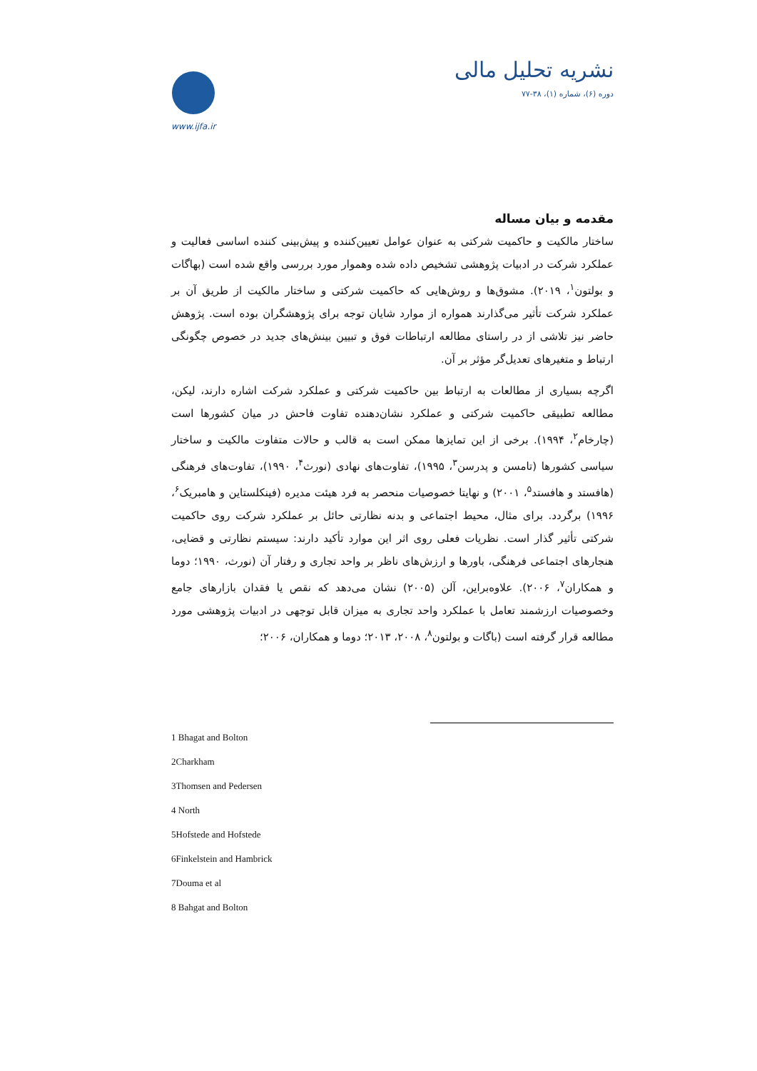www.ijfa.ir
نشریه تحلیل مالی
دوره (۶)، شماره (۱)، ۳۸-۷۷
مقدمه و بیان مساله
ساختار مالکیت و حاکمیت شرکتی به عنوان عوامل تعیین‌کننده و پیش‌بینی کننده اساسی فعالیت و عملکرد شرکت در ادبیات پژوهشی تشخیص داده شده وهموار مورد بررسی واقع شده است (بهاگات و بولتون<sup>۱</sup>، ۲۰۱۹). مشوق‌ها و روش‌هایی که حاکمیت شرکتی و ساختار مالکیت از طریق آن بر عملکرد شرکت تأثیر می‌گذارند همواره از موارد شایان توجه برای پژوهشگران بوده است. پژوهش حاضر نیز تلاشی از در راستای مطالعه ارتباطات فوق و تبیین بینش‌های جدید در خصوص چگونگی ارتباط و متغیرهای تعدیل‌گر مؤثر بر آن.
اگرچه بسیاری از مطالعات به ارتباط بین حاکمیت شرکتی و عملکرد شرکت اشاره دارند، لیکن، مطالعه تطبیقی حاکمیت شرکتی و عملکرد نشان‌دهنده تفاوت فاحش در میان کشورها است (چارخام<sup>۲</sup>، ۱۹۹۴). برخی از این تمایزها ممکن است به قالب و حالات متفاوت مالکیت و ساختار سیاسی کشورها (تامسن و پدرسن<sup>۳</sup>، ۱۹۹۵)، تفاوت‌های نهادی (نورث<sup>۴</sup>، ۱۹۹۰)، تفاوت‌های فرهنگی (هافستد و هافستد<sup>۵</sup>، ۲۰۰۱) و نهایتا خصوصیات منحصر به فرد هیئت مدیره (فینکلستاین و هامبریک<sup>۶</sup>، ۱۹۹۶) برگردد. برای مثال، محیط اجتماعی و بدنه نظارتی حائل بر عملکرد شرکت روی حاکمیت شرکتی تأثیر گذار است. نظریات فعلی روی اثر این موارد تأکید دارند: سیستم نظارتی و قضایی، هنجارهای اجتماعی فرهنگی، باورها و ارزش‌های ناظر بر واحد تجاری و رفتار آن (نورث، ۱۹۹۰؛ دوما و همکاران<sup>۷</sup>، ۲۰۰۶). علاوه‌براین، آلن (۲۰۰۵) نشان می‌دهد که نقص یا فقدان بازارهای جامع وخصوصیات ارزشمند تعامل با عملکرد واحد تجاری به میزان قابل توجهی در ادبیات پژوهشی مورد مطالعه قرار گرفته است (باگات و بولتون<sup>۸</sup>، ۲۰۰۸، ۲۰۱۳؛ دوما و همکاران، ۲۰۰۶؛
1 Bhagat and Bolton
2Charkham
3Thomsen and Pedersen
4 North
5Hofstede and Hofstede
6Finkelstein and Hambrick
7Douma et al
8 Bahgat and Bolton